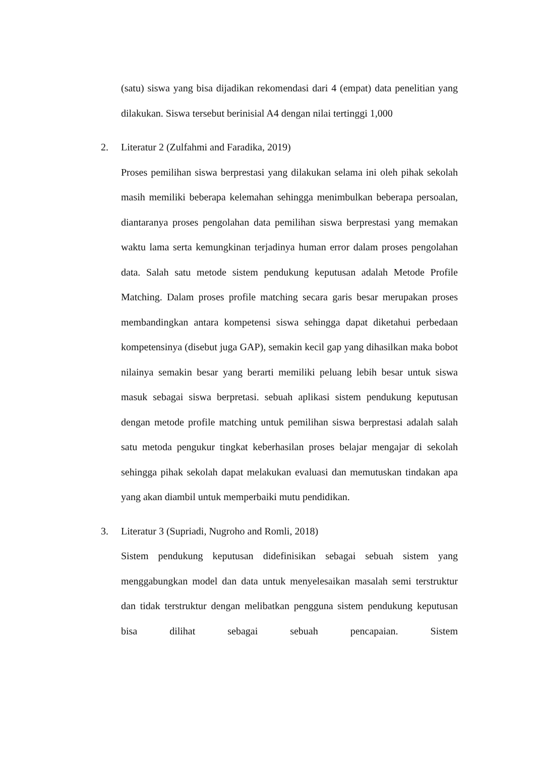(satu) siswa yang bisa dijadikan rekomendasi dari 4 (empat) data penelitian yang dilakukan. Siswa tersebut berinisial A4 dengan nilai tertinggi 1,000
2. Literatur 2 (Zulfahmi and Faradika, 2019)
Proses pemilihan siswa berprestasi yang dilakukan selama ini oleh pihak sekolah masih memiliki beberapa kelemahan sehingga menimbulkan beberapa persoalan, diantaranya proses pengolahan data pemilihan siswa berprestasi yang memakan waktu lama serta kemungkinan terjadinya human error dalam proses pengolahan data. Salah satu metode sistem pendukung keputusan adalah Metode Profile Matching. Dalam proses profile matching secara garis besar merupakan proses membandingkan antara kompetensi siswa sehingga dapat diketahui perbedaan kompetensinya (disebut juga GAP), semakin kecil gap yang dihasilkan maka bobot nilainya semakin besar yang berarti memiliki peluang lebih besar untuk siswa masuk sebagai siswa berpretasi. sebuah aplikasi sistem pendukung keputusan dengan metode profile matching untuk pemilihan siswa berprestasi adalah salah satu metoda pengukur tingkat keberhasilan proses belajar mengajar di sekolah sehingga pihak sekolah dapat melakukan evaluasi dan memutuskan tindakan apa yang akan diambil untuk memperbaiki mutu pendidikan.
3. Literatur 3 (Supriadi, Nugroho and Romli, 2018)
Sistem pendukung keputusan didefinisikan sebagai sebuah sistem yang menggabungkan model dan data untuk menyelesaikan masalah semi terstruktur dan tidak terstruktur dengan melibatkan pengguna sistem pendukung keputusan bisa dilihat sebagai sebuah pencapaian. Sistem